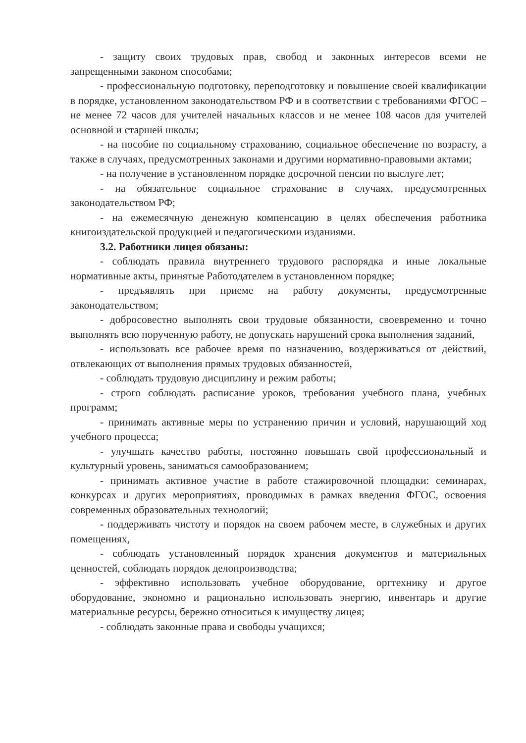- защиту своих трудовых прав, свобод и законных интересов всеми не запрещенными законом способами;
- профессиональную подготовку, переподготовку и повышение своей квалификации в порядке, установленном законодательством РФ и в соответствии с требованиями ФГОС – не менее 72 часов для учителей начальных классов и не менее 108 часов для учителей основной и старшей школы;
- на пособие по социальному страхованию, социальное обеспечение по возрасту, а также в случаях, предусмотренных законами и другими нормативно-правовыми актами;
- на получение в установленном порядке досрочной пенсии по выслуге лет;
- на обязательное социальное страхование в случаях, предусмотренных законодательством РФ;
- на ежемесячную денежную компенсацию в целях обеспечения работника книгоиздательской продукцией и педагогическими изданиями.
3.2. Работники лицея обязаны:
- соблюдать правила внутреннего трудового распорядка и иные локальные нормативные акты, принятые Работодателем в установленном порядке;
- предъявлять при приеме на работу документы, предусмотренные законодательством;
- добросовестно выполнять свои трудовые обязанности, своевременно и точно выполнять всю порученную работу, не допускать нарушений срока выполнения заданий,
- использовать все рабочее время по назначению, воздерживаться от действий, отвлекающих от выполнения прямых трудовых обязанностей,
- соблюдать трудовую дисциплину и режим работы;
- строго соблюдать расписание уроков, требования учебного плана, учебных программ;
- принимать активные меры по устранению причин и условий, нарушающий ход учебного процесса;
- улучшать качество работы, постоянно повышать свой профессиональный и культурный уровень, заниматься самообразованием;
- принимать активное участие в работе стажировочной площадки: семинарах, конкурсах и других мероприятиях, проводимых в рамках введения ФГОС, освоения современных образовательных технологий;
- поддерживать чистоту и порядок на своем рабочем месте, в служебных и других помещениях,
- соблюдать установленный порядок хранения документов и материальных ценностей, соблюдать порядок делопроизводства;
- эффективно использовать учебное оборудование, оргтехнику и другое оборудование, экономно и рационально использовать энергию, инвентарь и другие материальные ресурсы, бережно относиться к имуществу лицея;
- соблюдать законные права и свободы учащихся;